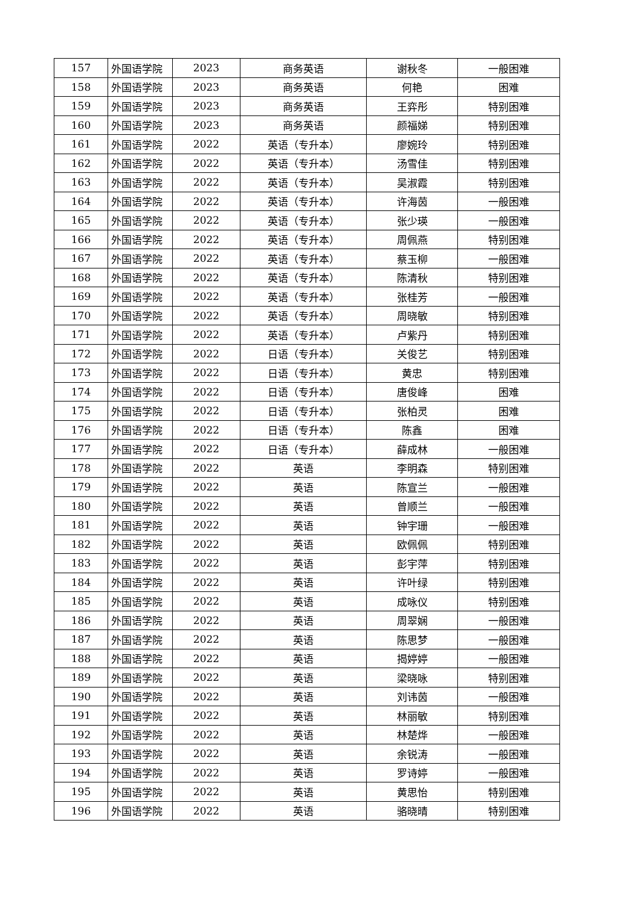| 157 | 外国语学院 | 2023 | 商务英语 | 谢秋冬 | 一般困难 |
| 158 | 外国语学院 | 2023 | 商务英语 | 何艳 | 困难 |
| 159 | 外国语学院 | 2023 | 商务英语 | 王弈彤 | 特别困难 |
| 160 | 外国语学院 | 2023 | 商务英语 | 颜福娣 | 特别困难 |
| 161 | 外国语学院 | 2022 | 英语（专升本） | 廖婉玲 | 特别困难 |
| 162 | 外国语学院 | 2022 | 英语（专升本） | 汤雪佳 | 特别困难 |
| 163 | 外国语学院 | 2022 | 英语（专升本） | 吴淑霞 | 特别困难 |
| 164 | 外国语学院 | 2022 | 英语（专升本） | 许海茵 | 一般困难 |
| 165 | 外国语学院 | 2022 | 英语（专升本） | 张少瑛 | 一般困难 |
| 166 | 外国语学院 | 2022 | 英语（专升本） | 周佩燕 | 特别困难 |
| 167 | 外国语学院 | 2022 | 英语（专升本） | 蔡玉柳 | 一般困难 |
| 168 | 外国语学院 | 2022 | 英语（专升本） | 陈清秋 | 特别困难 |
| 169 | 外国语学院 | 2022 | 英语（专升本） | 张桂芳 | 一般困难 |
| 170 | 外国语学院 | 2022 | 英语（专升本） | 周晓敏 | 特别困难 |
| 171 | 外国语学院 | 2022 | 英语（专升本） | 卢紫丹 | 特别困难 |
| 172 | 外国语学院 | 2022 | 日语（专升本） | 关俊艺 | 特别困难 |
| 173 | 外国语学院 | 2022 | 日语（专升本） | 黄忠 | 特别困难 |
| 174 | 外国语学院 | 2022 | 日语（专升本） | 唐俊峰 | 困难 |
| 175 | 外国语学院 | 2022 | 日语（专升本） | 张柏灵 | 困难 |
| 176 | 外国语学院 | 2022 | 日语（专升本） | 陈鑫 | 困难 |
| 177 | 外国语学院 | 2022 | 日语（专升本） | 薛成林 | 一般困难 |
| 178 | 外国语学院 | 2022 | 英语 | 李明森 | 特别困难 |
| 179 | 外国语学院 | 2022 | 英语 | 陈宣兰 | 一般困难 |
| 180 | 外国语学院 | 2022 | 英语 | 曾顺兰 | 一般困难 |
| 181 | 外国语学院 | 2022 | 英语 | 钟宇珊 | 一般困难 |
| 182 | 外国语学院 | 2022 | 英语 | 欧佩佩 | 特别困难 |
| 183 | 外国语学院 | 2022 | 英语 | 彭宇萍 | 特别困难 |
| 184 | 外国语学院 | 2022 | 英语 | 许叶绿 | 特别困难 |
| 185 | 外国语学院 | 2022 | 英语 | 成咏仪 | 特别困难 |
| 186 | 外国语学院 | 2022 | 英语 | 周翠娴 | 一般困难 |
| 187 | 外国语学院 | 2022 | 英语 | 陈思梦 | 一般困难 |
| 188 | 外国语学院 | 2022 | 英语 | 揭婷婷 | 一般困难 |
| 189 | 外国语学院 | 2022 | 英语 | 梁晓咏 | 特别困难 |
| 190 | 外国语学院 | 2022 | 英语 | 刘讳茵 | 一般困难 |
| 191 | 外国语学院 | 2022 | 英语 | 林丽敏 | 特别困难 |
| 192 | 外国语学院 | 2022 | 英语 | 林楚烨 | 一般困难 |
| 193 | 外国语学院 | 2022 | 英语 | 余锐涛 | 一般困难 |
| 194 | 外国语学院 | 2022 | 英语 | 罗诗婷 | 一般困难 |
| 195 | 外国语学院 | 2022 | 英语 | 黄思怡 | 特别困难 |
| 196 | 外国语学院 | 2022 | 英语 | 骆晓晴 | 特别困难 |